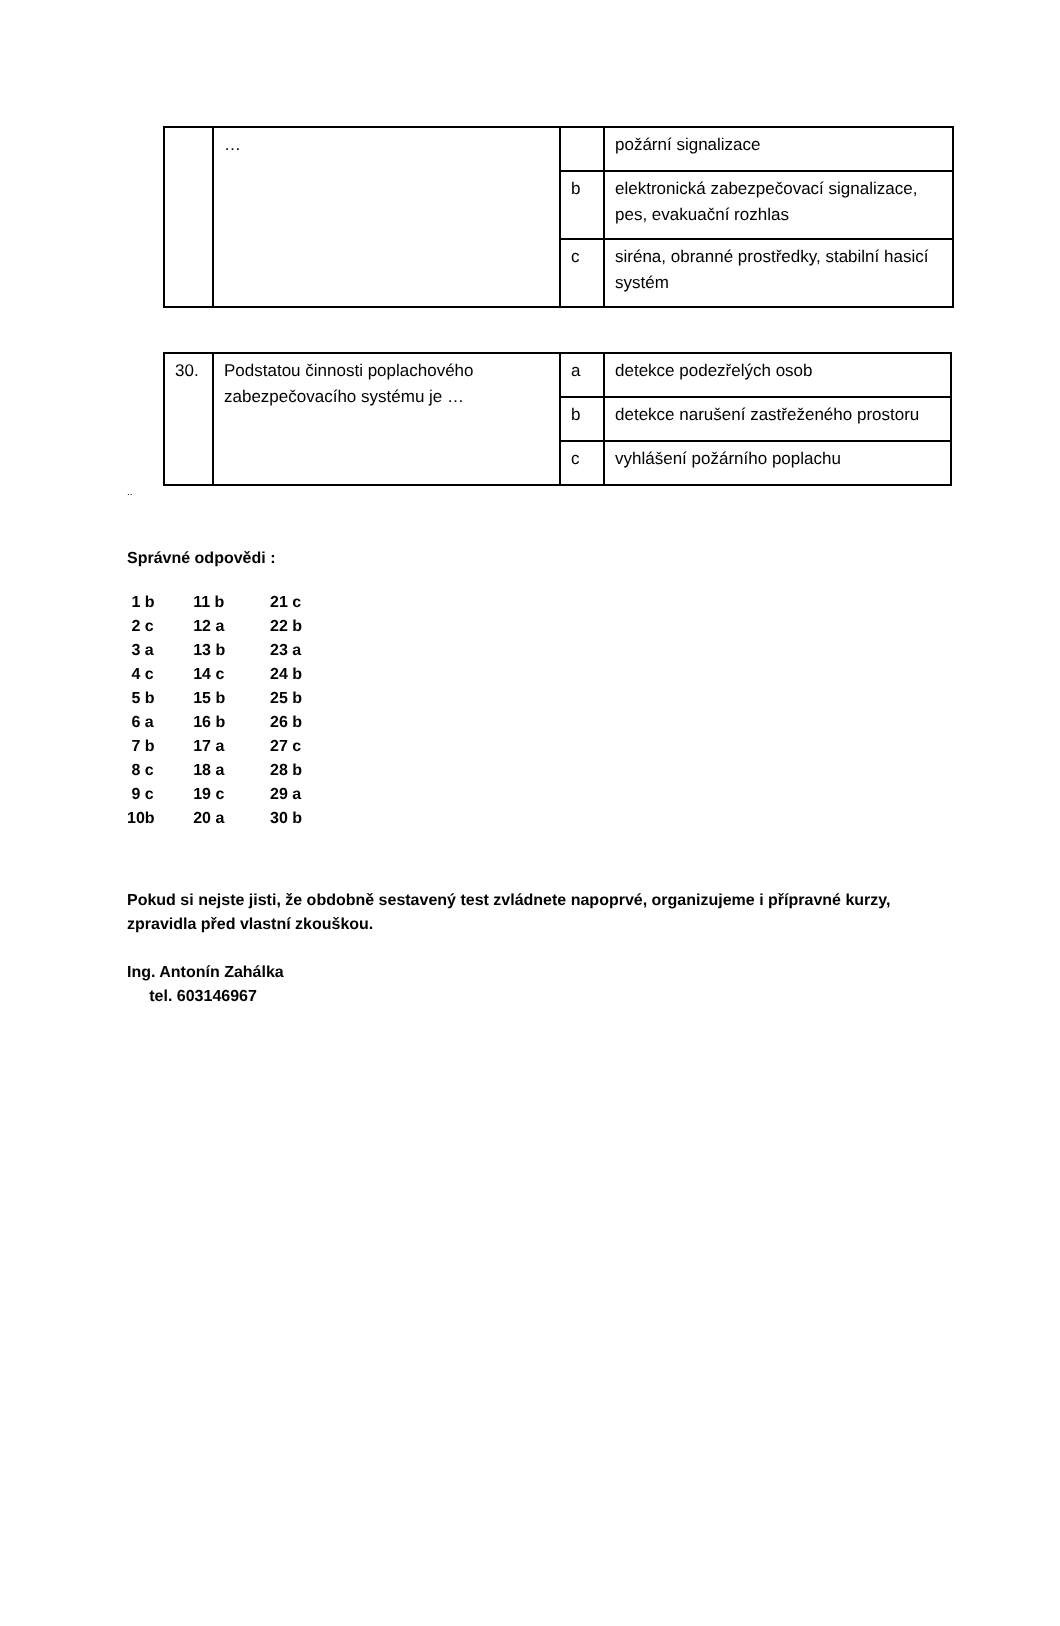| | … | | požární signalizace |
| | | b | elektronická zabezpečovací signalizace, pes, evakuační rozhlas |
| | | c | siréna, obranné prostředky, stabilní hasicí systém |
| 30. | Podstatou činnosti poplachového zabezpečovacího systému je … | a | detekce podezřelých osob |
| | | b | detekce narušení zastřeženého prostoru |
| | | c | vyhlášení požárního poplachu |
..
Správné odpovědi :
| 1 b | 11 b | 21 c |
| 2 c | 12 a | 22 b |
| 3 a | 13 b | 23 a |
| 4 c | 14 c | 24 b |
| 5 b | 15 b | 25 b |
| 6 a | 16 b | 26 b |
| 7 b | 17 a | 27 c |
| 8 c | 18 a | 28 b |
| 9 c | 19 c | 29 a |
| 10b | 20 a | 30 b |
Pokud si nejste jisti, že obdobně sestavený test zvládnete napoprvé, organizujeme i přípravné kurzy, zpravidla před vlastní zkouškou.
Ing. Antonín Zahálka
tel. 603146967